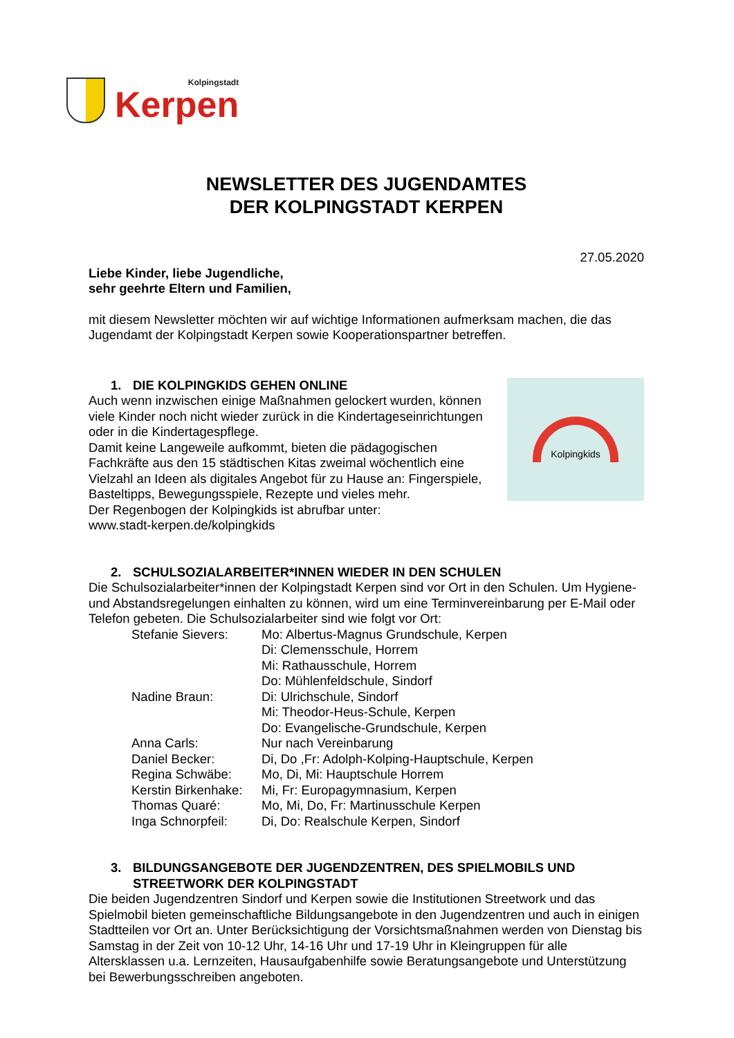Kolpingstadt
Kerpen
NEWSLETTER DES JUGENDAMTES
DER KOLPINGSTADT KERPEN
27.05.2020
Liebe Kinder, liebe Jugendliche,
sehr geehrte Eltern und Familien,
mit diesem Newsletter möchten wir auf wichtige Informationen aufmerksam machen, die das Jugendamt der Kolpingstadt Kerpen sowie Kooperationspartner betreffen.
Kolpingkids
1. DIE KOLPINGKIDS GEHEN ONLINE
Auch wenn inzwischen einige Maßnahmen gelockert wurden, können viele Kinder noch nicht wieder zurück in die Kindertageseinrichtungen oder in die Kindertagespflege.
Damit keine Langeweile aufkommt, bieten die pädagogischen Fachkräfte aus den 15 städtischen Kitas zweimal wöchentlich eine Vielzahl an Ideen als digitales Angebot für zu Hause an: Fingerspiele, Basteltipps, Bewegungsspiele, Rezepte und vieles mehr.
Der Regenbogen der Kolpingkids ist abrufbar unter:
www.stadt-kerpen.de/kolpingkids
2. SCHULSOZIALARBEITER*INNEN WIEDER IN DEN SCHULEN
Die Schulsozialarbeiter*innen der Kolpingstadt Kerpen sind vor Ort in den Schulen. Um Hygiene- und Abstandsregelungen einhalten zu können, wird um eine Terminvereinbarung per E-Mail oder Telefon gebeten. Die Schulsozialarbeiter sind wie folgt vor Ort:
| Stefanie Sievers: | Mo: Albertus-Magnus Grundschule, Kerpen Di: Clemensschule, Horrem Mi: Rathausschule, Horrem Do: Mühlenfeldschule, Sindorf |
| Nadine Braun: | Di: Ulrichschule, Sindorf Mi: Theodor-Heus-Schule, Kerpen Do: Evangelische-Grundschule, Kerpen |
| Anna Carls: | Nur nach Vereinbarung |
| Daniel Becker: | Di, Do ,Fr: Adolph-Kolping-Hauptschule, Kerpen |
| Regina Schwäbe: | Mo, Di, Mi: Hauptschule Horrem |
| Kerstin Birkenhake: | Mi, Fr: Europagymnasium, Kerpen |
| Thomas Quaré: | Mo, Mi, Do, Fr: Martinusschule Kerpen |
| Inga Schnorpfeil: | Di, Do: Realschule Kerpen, Sindorf |
3. BILDUNGSANGEBOTE DER JUGENDZENTREN, DES SPIELMOBILS UND STREETWORK DER KOLPINGSTADT
Die beiden Jugendzentren Sindorf und Kerpen sowie die Institutionen Streetwork und das Spielmobil bieten gemeinschaftliche Bildungsangebote in den Jugendzentren und auch in einigen Stadtteilen vor Ort an. Unter Berücksichtigung der Vorsichtsmaßnahmen werden von Dienstag bis Samstag in der Zeit von 10-12 Uhr, 14-16 Uhr und 17-19 Uhr in Kleingruppen für alle Altersklassen u.a. Lernzeiten, Hausaufgabenhilfe sowie Beratungsangebote und Unterstützung bei Bewerbungsschreiben angeboten.